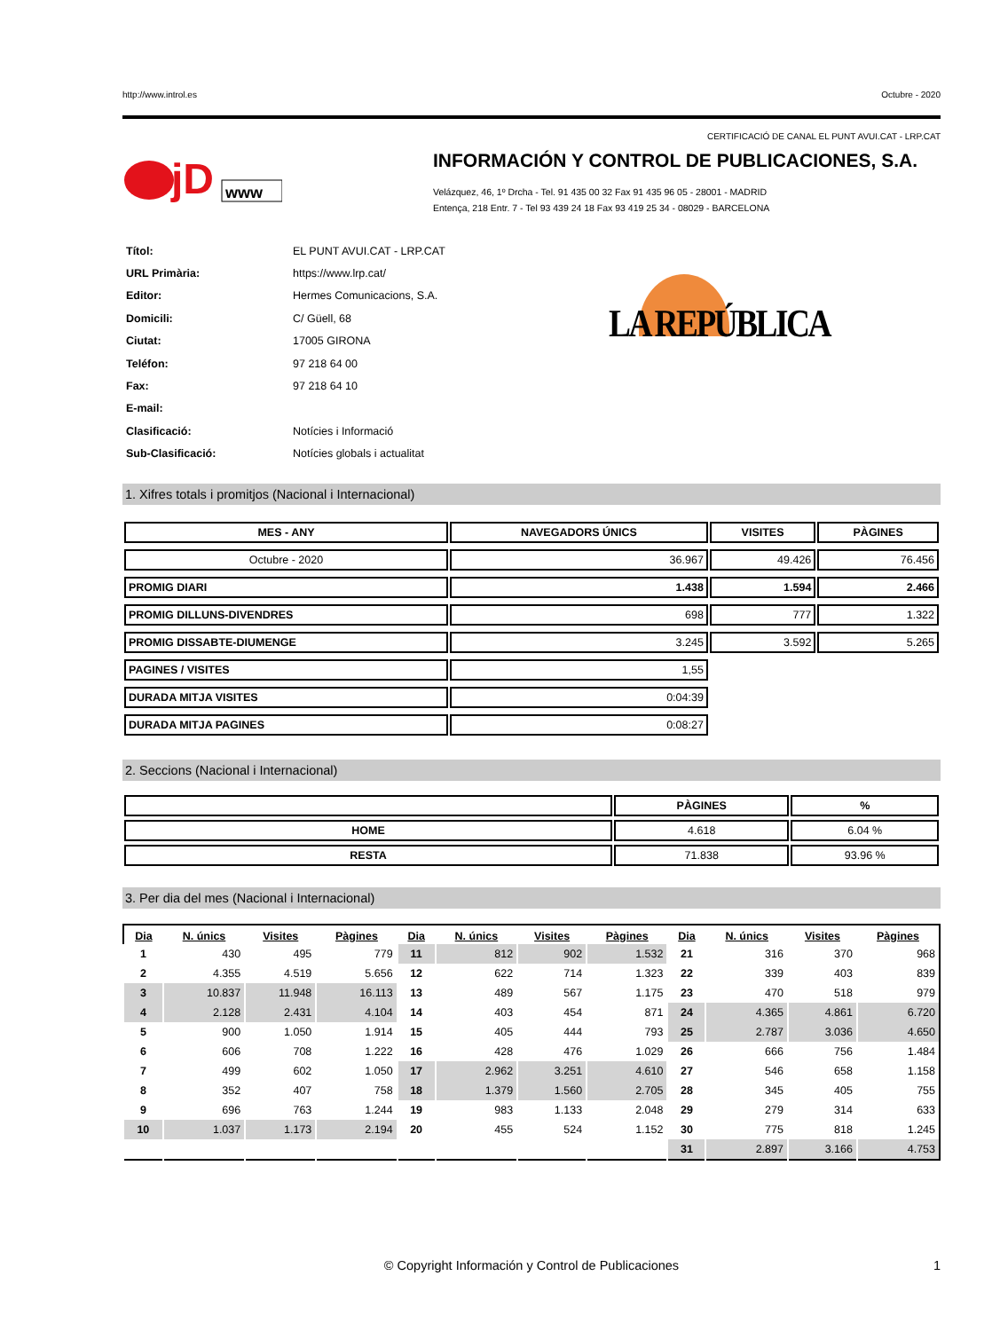http://www.introl.es Octubre - 2020
CERTIFICACIÓ DE CANAL EL PUNT AVUI.CAT - LRP.CAT
jD
www
INFORMACIÓN Y CONTROL DE PUBLICACIONES, S.A.
Velázquez, 46, 1º Drcha - Tel. 91 435 00 32 Fax 91 435 96 05 - 28001 - MADRID
Entença, 218 Entr. 7 - Tel 93 439 24 18 Fax 93 419 25 34 - 08029 - BARCELONA
| Títol: | EL PUNT AVUI.CAT - LRP.CAT |
| URL Primària: | https://www.lrp.cat/ |
| Editor: | Hermes Comunicacions, S.A. |
| Domicili: | C/ Güell, 68 |
| Ciutat: | 17005 GIRONA |
| Teléfon: | 97 218 64 00 |
| Fax: | 97 218 64 10 |
| E-mail: | |
| Clasificació: | Notícies i Informació |
| Sub-Clasificació: | Notícies globals i actualitat |
LA REPÚBLICA
1. Xifres totals i promitjos (Nacional i Internacional)
| MES - ANY | NAVEGADORS ÚNICS | VISITES | PÀGINES |
| --- | --- | --- | --- |
| Octubre - 2020 | 36.967 | 49.426 | 76.456 |
| PROMIG DIARI | 1.438 | 1.594 | 2.466 |
| PROMIG DILLUNS-DIVENDRES | 698 | 777 | 1.322 |
| PROMIG DISSABTE-DIUMENGE | 3.245 | 3.592 | 5.265 |
| PAGINES / VISITES | 1,55 | | |
| DURADA MITJA VISITES | 0:04:39 | | |
| DURADA MITJA PAGINES | 0:08:27 | | |
2. Seccions (Nacional i Internacional)
| | PÀGINES | % |
| --- | --- | --- |
| HOME | 4.618 | 6.04 % |
| RESTA | 71.838 | 93.96 % |
3. Per dia del mes (Nacional i Internacional)
| Dia | N. únics | Visites | Pàgines | Dia | N. únics | Visites | Pàgines | Dia | N. únics | Visites | Pàgines |
| --- | --- | --- | --- | --- | --- | --- | --- | --- | --- | --- | --- |
| 1 | 430 | 495 | 779 | 11 | 812 | 902 | 1.532 | 21 | 316 | 370 | 968 |
| 2 | 4.355 | 4.519 | 5.656 | 12 | 622 | 714 | 1.323 | 22 | 339 | 403 | 839 |
| 3 | 10.837 | 11.948 | 16.113 | 13 | 489 | 567 | 1.175 | 23 | 470 | 518 | 979 |
| 4 | 2.128 | 2.431 | 4.104 | 14 | 403 | 454 | 871 | 24 | 4.365 | 4.861 | 6.720 |
| 5 | 900 | 1.050 | 1.914 | 15 | 405 | 444 | 793 | 25 | 2.787 | 3.036 | 4.650 |
| 6 | 606 | 708 | 1.222 | 16 | 428 | 476 | 1.029 | 26 | 666 | 756 | 1.484 |
| 7 | 499 | 602 | 1.050 | 17 | 2.962 | 3.251 | 4.610 | 27 | 546 | 658 | 1.158 |
| 8 | 352 | 407 | 758 | 18 | 1.379 | 1.560 | 2.705 | 28 | 345 | 405 | 755 |
| 9 | 696 | 763 | 1.244 | 19 | 983 | 1.133 | 2.048 | 29 | 279 | 314 | 633 |
| 10 | 1.037 | 1.173 | 2.194 | 20 | 455 | 524 | 1.152 | 30 | 775 | 818 | 1.245 |
| | | | | | | | | 31 | 2.897 | 3.166 | 4.753 |
© Copyright Información y Control de Publicaciones 1